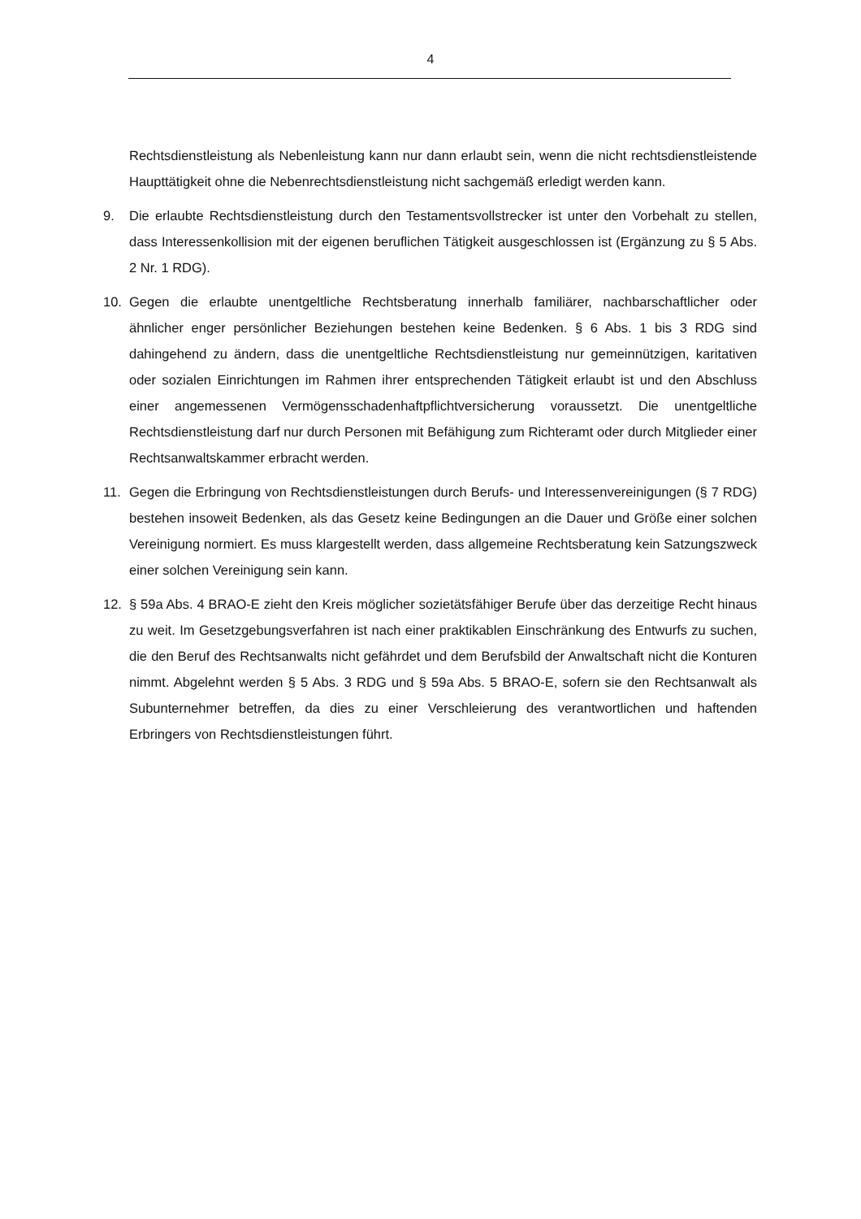4
Rechtsdienstleistung als Nebenleistung kann nur dann erlaubt sein, wenn die nicht rechtsdienstleistende Haupttätigkeit ohne die Nebenrechtsdienstleistung nicht sachgemäß erledigt werden kann.
9. Die erlaubte Rechtsdienstleistung durch den Testamentsvollstrecker ist unter den Vorbehalt zu stellen, dass Interessenkollision mit der eigenen beruflichen Tätigkeit ausgeschlossen ist (Ergänzung zu § 5 Abs. 2 Nr. 1 RDG).
10. Gegen die erlaubte unentgeltliche Rechtsberatung innerhalb familiärer, nachbarschaftlicher oder ähnlicher enger persönlicher Beziehungen bestehen keine Bedenken. § 6 Abs. 1 bis 3 RDG sind dahingehend zu ändern, dass die unentgeltliche Rechtsdienstleistung nur gemeinnützigen, karitativen oder sozialen Einrichtungen im Rahmen ihrer entsprechenden Tätigkeit erlaubt ist und den Abschluss einer angemessenen Vermögensschadenhaftpflichtversicherung voraussetzt. Die unentgeltliche Rechtsdienstleistung darf nur durch Personen mit Befähigung zum Richteramt oder durch Mitglieder einer Rechtsanwaltskammer erbracht werden.
11. Gegen die Erbringung von Rechtsdienstleistungen durch Berufs- und Interessenvereinigungen (§ 7 RDG) bestehen insoweit Bedenken, als das Gesetz keine Bedingungen an die Dauer und Größe einer solchen Vereinigung normiert. Es muss klargestellt werden, dass allgemeine Rechtsberatung kein Satzungszweck einer solchen Vereinigung sein kann.
12. § 59a Abs. 4 BRAO-E zieht den Kreis möglicher sozietätsfähiger Berufe über das derzeitige Recht hinaus zu weit. Im Gesetzgebungsverfahren ist nach einer praktikablen Einschränkung des Entwurfs zu suchen, die den Beruf des Rechtsanwalts nicht gefährdet und dem Berufsbild der Anwaltschaft nicht die Konturen nimmt. Abgelehnt werden § 5 Abs. 3 RDG und § 59a Abs. 5 BRAO-E, sofern sie den Rechtsanwalt als Subunternehmer betreffen, da dies zu einer Verschleierung des verantwortlichen und haftenden Erbringers von Rechtsdienstleistungen führt.